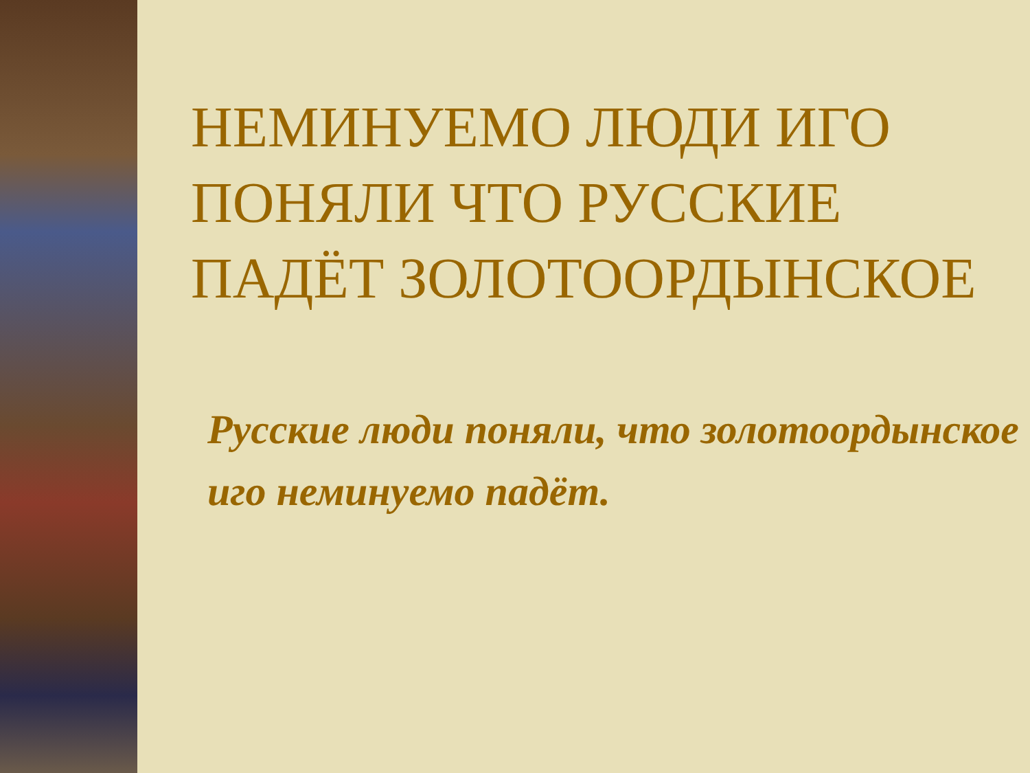НЕМИНУЕМО ЛЮДИ ИГО ПОНЯЛИ ЧТО РУССКИЕ ПАДЁТ ЗОЛОТООРДЫНСКОЕ
Русские люди поняли, что золотоордынское иго неминуемо падёт.